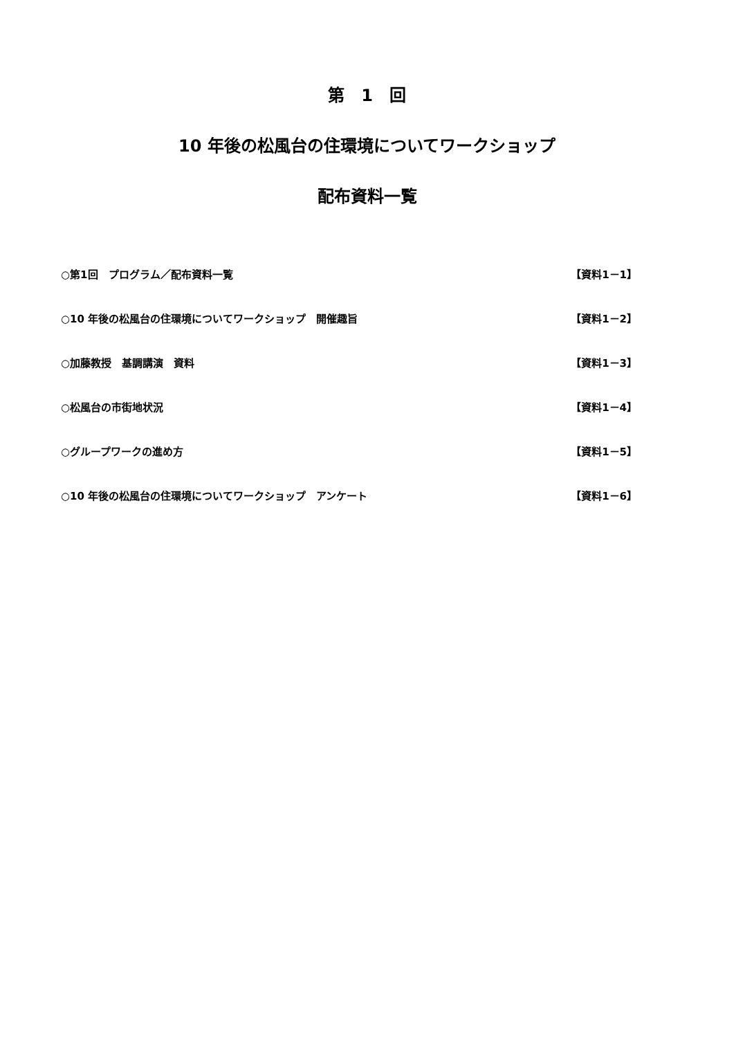第　1　回
10 年後の松風台の住環境についてワークショップ
配布資料一覧
○第1回　プログラム／配布資料一覧 【資料1－1】
○10 年後の松風台の住環境についてワークショップ　開催趣旨 【資料1－2】
○加藤教授　基調講演　資料 【資料1－3】
○松風台の市街地状況 【資料1－4】
○グループワークの進め方 【資料1－5】
○10 年後の松風台の住環境についてワークショップ　アンケート 【資料1－6】